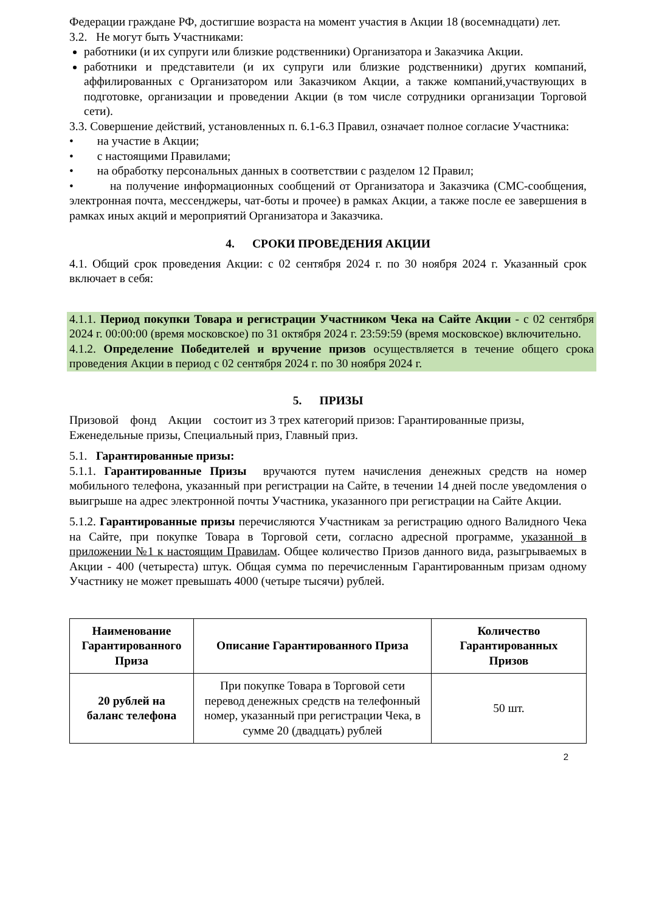Федерации граждане РФ, достигшие возраста на момент участия в Акции 18 (восемнадцати) лет.
3.2. Не могут быть Участниками:
работники (и их супруги или близкие родственники) Организатора и Заказчика Акции.
работники и представители (и их супруги или близкие родственники) других компаний, аффилированных с Организатором или Заказчиком Акции, а также компаний,участвующих в подготовке, организации и проведении Акции (в том числе сотрудники организации Торговой сети).
3.3. Совершение действий, установленных п. 6.1-6.3 Правил, означает полное согласие Участника:
• на участие в Акции;
• с настоящими Правилами;
• на обработку персональных данных в соответствии с разделом 12 Правил;
• на получение информационных сообщений от Организатора и Заказчика (СМС-сообщения, электронная почта, мессенджеры, чат-боты и прочее) в рамках Акции, а также после ее завершения в рамках иных акций и мероприятий Организатора и Заказчика.
4. СРОКИ ПРОВЕДЕНИЯ АКЦИИ
4.1. Общий срок проведения Акции: с 02 сентября 2024 г. по 30 ноября 2024 г. Указанный срок включает в себя:
4.1.1. Период покупки Товара и регистрации Участником Чека на Сайте Акции - с 02 сентября 2024 г. 00:00:00 (время московское) по 31 октября 2024 г. 23:59:59 (время московское) включительно.
4.1.2. Определение Победителей и вручение призов осуществляется в течение общего срока проведения Акции в период с 02 сентября 2024 г. по 30 ноября 2024 г.
5. ПРИЗЫ
Призовой фонд Акции состоит из 3 трех категорий призов: Гарантированные призы, Еженедельные призы, Специальный приз, Главный приз.
5.1. Гарантированные призы:
5.1.1. Гарантированные Призы вручаются путем начисления денежных средств на номер мобильного телефона, указанный при регистрации на Сайте, в течении 14 дней после уведомления о выигрыше на адрес электронной почты Участника, указанного при регистрации на Сайте Акции.
5.1.2. Гарантированные призы перечисляются Участникам за регистрацию одного Валидного Чека на Сайте, при покупке Товара в Торговой сети, согласно адресной программе, указанной в приложении №1 к настоящим Правилам. Общее количество Призов данного вида, разыгрываемых в Акции - 400 (четыреста) штук. Общая сумма по перечисленным Гарантированным призам одному Участнику не может превышать 4000 (четыре тысячи) рублей.
| Наименование Гарантированного Приза | Описание Гарантированного Приза | Количество Гарантированных Призов |
| --- | --- | --- |
| 20 рублей на баланс телефона | При покупке Товара в Торговой сети перевод денежных средств на телефонный номер, указанный при регистрации Чека, в сумме 20 (двадцать) рублей | 50 шт. |
2